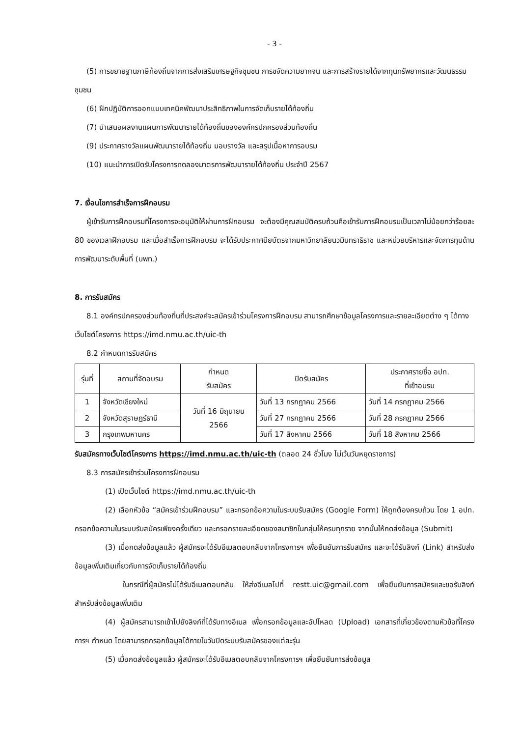- 3 -
(5) การขยายฐานภาษีท้องถิ่นจากการส่งเสริมเศรษฐกิจชุมชน การขจัดความยากจน และการสร้างรายได้จากทุนทรัพยากรและวัฒนธรรมชุมชน
(6) ฝึกปฏิบัติการออกแบบเทคนิคพัฒนาประสิทธิภาพในการจัดเก็บรายได้ท้องถิ่น
(7) นำเสนอผลงานแผนการพัฒนารายได้ท้องถิ่นขององค์กรปกครองส่วนท้องถิ่น
(9) ประกาศรางวัลแผนพัฒนารายได้ท้องถิ่น มอบรางวัล และสรุปเนื้อหาการอบรม
(10) แนะนำการเปิดรับโครงการทดลองมาตรการพัฒนารายได้ท้องถิ่น ประจำปี 2567
7. เงื่อนไขการสำเร็จการฝึกอบรม
ผู้เข้ารับการฝึกอบรมที่โครงการจะอนุมัติให้ผ่านการฝึกอบรม จะต้องมีคุณสมบัติครบถ้วนคือเข้ารับการฝึกอบรมเป็นเวลาไม่น้อยกว่าร้อยละ 80 ของเวลาฝึกอบรม และเมื่อสำเร็จการฝึกอบรม จะได้รับประกาศนียบัตรจากมหาวิทยาลัยนวมินทราธิราช และหน่วยบริหารและจัดการทุนด้านการพัฒนาระดับพื้นที่ (บพท.)
8. การรับสมัคร
8.1 องค์กรปกครองส่วนท้องถิ่นที่ประสงค์จะสมัครเข้าร่วมโครงการฝึกอบรม สามารถศึกษาข้อมูลโครงการและรายละเอียดต่าง ๆ ได้ทางเว็บไซต์โครงการ https://imd.nmu.ac.th/uic-th
8.2 กำหนดการรับสมัคร
| รุ่นที่ | สถานที่จัดอบรม | กำหนด รับสมัคร | ปิดรับสมัคร | ประกาศรายชื่อ อปท. ที่เข้าอบรม |
| --- | --- | --- | --- | --- |
| 1 | จังหวัดเชียงใหม่ | วันที่ 16 มิถุนายน 2566 | วันที่ 13 กรกฎาคม 2566 | วันที่ 14 กรกฎาคม 2566 |
| 2 | จังหวัดสุราษฎร์ธานี | | วันที่ 27 กรกฎาคม 2566 | วันที่ 28 กรกฎาคม 2566 |
| 3 | กรุงเทพมหานคร | | วันที่ 17 สิงหาคม 2566 | วันที่ 18 สิงหาคม 2566 |
รับสมัครทางเว็บไซต์โครงการ https://imd.nmu.ac.th/uic-th (ตลอด 24 ชั่วโมง ไม่เว้นวันหยุดราชการ)
8.3 การสมัครเข้าร่วมโครงการฝึกอบรม
(1) เปิดเว็บไซต์ https://imd.nmu.ac.th/uic-th
(2) เลือกหัวข้อ “สมัครเข้าร่วมฝึกอบรม” และกรอกข้อความในระบบรับสมัคร (Google Form) ให้ถูกต้องครบถ้วน โดย 1 อปท. กรอกข้อความในระบบรับสมัครเพียงครั้งเดียว และกรอกรายละเอียดของสมาชิกในกลุ่มให้ครบทุกราย จากนั้นให้กดส่งข้อมูล (Submit)
(3) เมื่อกดส่งข้อมูลแล้ว ผู้สมัครจะได้รับอีเมลตอบกลับจากโครงการฯ เพื่อยืนยันการรับสมัคร และจะได้รับลิงก์ (Link) สำหรับส่งข้อมูลเพิ่มเติมเกี่ยวกับการจัดเก็บรายได้ท้องถิ่น
ในกรณีที่ผู้สมัครไม่ได้รับอีเมลตอบกลับ ให้ส่งอีเมลไปที่ restt.uic@gmail.com เพื่อยืนยันการสมัครและขอรับลิงก์สำหรับส่งข้อมูลเพิ่มเติม
(4) ผู้สมัครสามารถเข้าไปยังลิงก์ที่ได้รับทางอีเมล เพื่อกรอกข้อมูลและอัปโหลด (Upload) เอกสารที่เกี่ยวข้องตามหัวข้อที่โครงการฯ กำหนด โดยสามารถกรอกข้อมูลได้ภายในวันปิดระบบรับสมัครของแต่ละรุ่น
(5) เมื่อกดส่งข้อมูลแล้ว ผู้สมัครจะได้รับอีเมลตอบกลับจากโครงการฯ เพื่อยืนยันการส่งข้อมูล